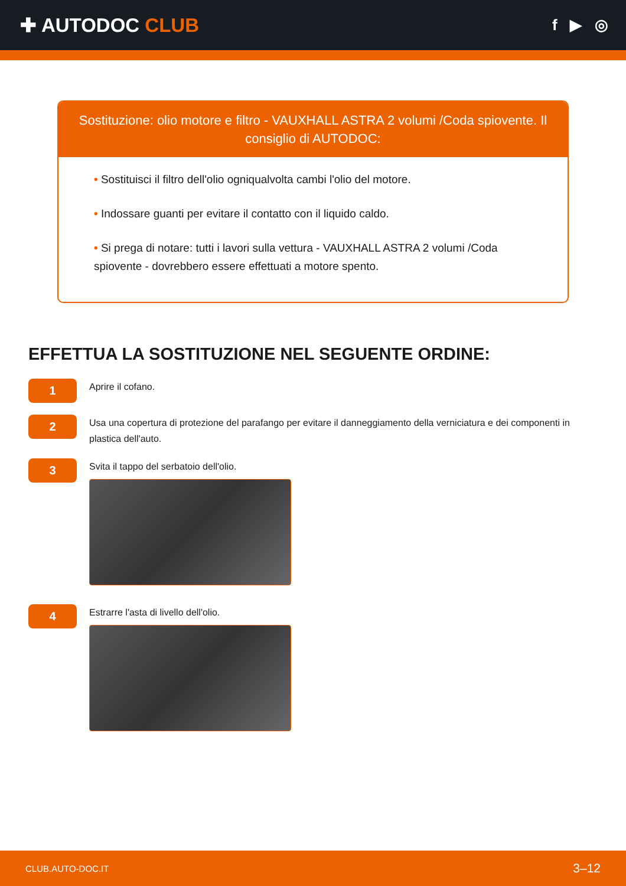✚ AUTODOC CLUB
f ▶ ◎
Sostituzione: olio motore e filtro - VAUXHALL ASTRA 2 volumi /Coda spiovente. Il consiglio di AUTODOC:
• Sostituisci il filtro dell'olio ogniqualvolta cambi l'olio del motore.
• Indossare guanti per evitare il contatto con il liquido caldo.
• Si prega di notare: tutti i lavori sulla vettura - VAUXHALL ASTRA 2 volumi /Coda spiovente - dovrebbero essere effettuati a motore spento.
EFFETTUA LA SOSTITUZIONE NEL SEGUENTE ORDINE:
1
Aprire il cofano.
2
Usa una copertura di protezione del parafango per evitare il danneggiamento della verniciatura e dei componenti in plastica dell'auto.
3
Svita il tappo del serbatoio dell'olio.
4
Estrarre l'asta di livello dell'olio.
CLUB.AUTO-DOC.IT 3–12